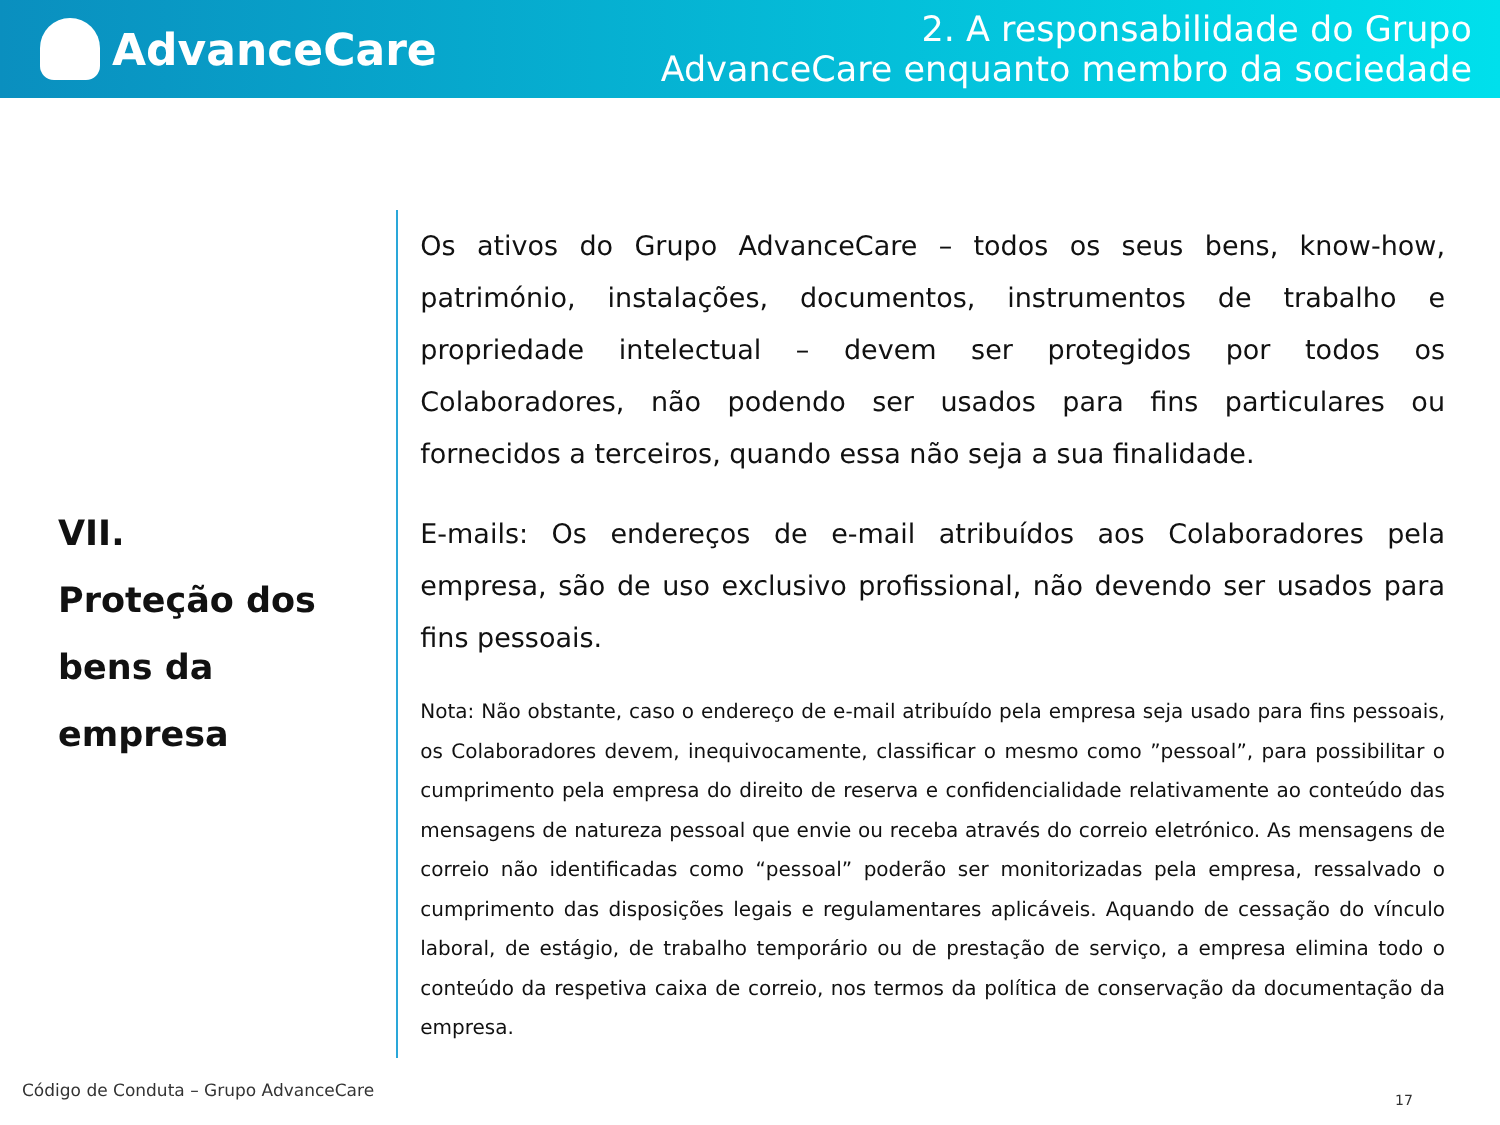AdvanceCare
2. A responsabilidade do Grupo
AdvanceCare enquanto membro da sociedade
VII.
Proteção dos
bens da
empresa
Os ativos do Grupo AdvanceCare – todos os seus bens, know-how, património, instalações, documentos, instrumentos de trabalho e propriedade intelectual – devem ser protegidos por todos os Colaboradores, não podendo ser usados para fins particulares ou fornecidos a terceiros, quando essa não seja a sua finalidade.
E-mails: Os endereços de e-mail atribuídos aos Colaboradores pela empresa, são de uso exclusivo profissional, não devendo ser usados para fins pessoais.
Nota: Não obstante, caso o endereço de e-mail atribuído pela empresa seja usado para fins pessoais, os Colaboradores devem, inequivocamente, classificar o mesmo como ”pessoal”, para possibilitar o cumprimento pela empresa do direito de reserva e confidencialidade relativamente ao conteúdo das mensagens de natureza pessoal que envie ou receba através do correio eletrónico. As mensagens de correio não identificadas como “pessoal” poderão ser monitorizadas pela empresa, ressalvado o cumprimento das disposições legais e regulamentares aplicáveis. Aquando de cessação do vínculo laboral, de estágio, de trabalho temporário ou de prestação de serviço, a empresa elimina todo o conteúdo da respetiva caixa de correio, nos termos da política de conservação da documentação da empresa.
Código de Conduta – Grupo AdvanceCare
17